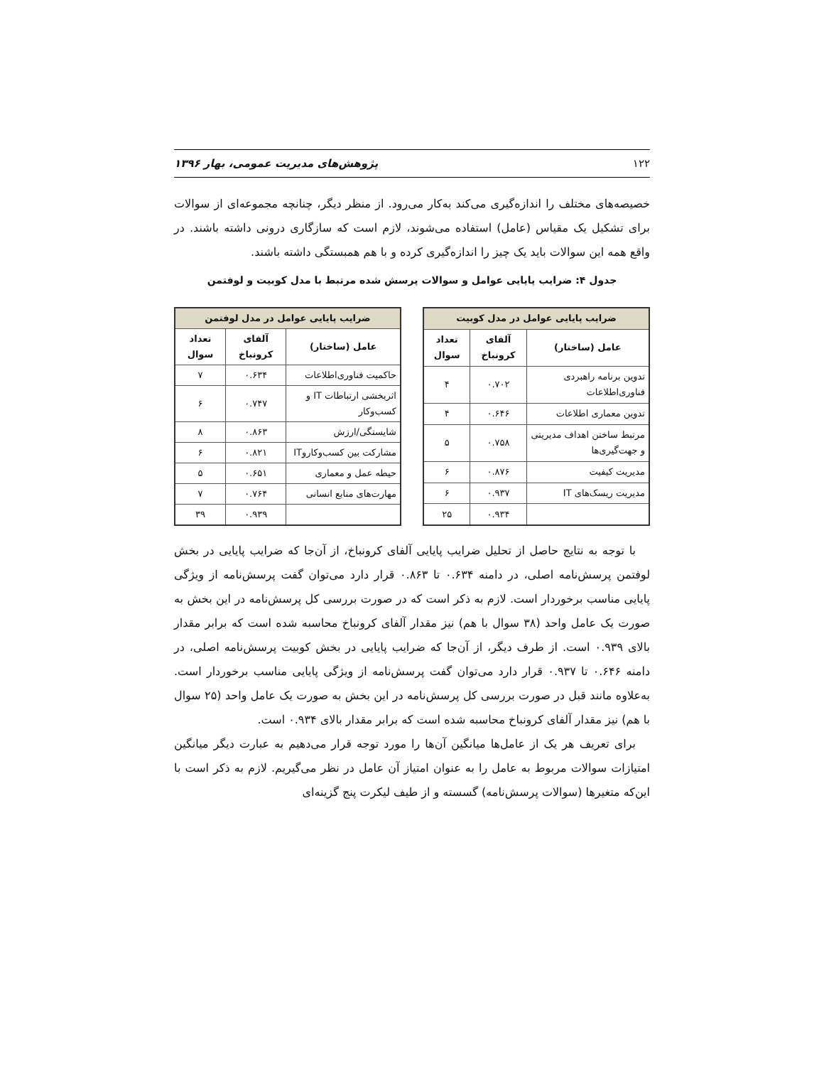۱۲۲ پژوهش‌های مدیریت عمومی، بهار ۱۳۹۶
خصیصه‌های مختلف را اندازه‌گیری می‌کند به‌کار می‌رود. از منظر دیگر، چنانچه مجموعه‌ای از سوالات برای تشکیل یک مقیاس (عامل) استفاده می‌شوند، لازم است که سازگاری درونی داشته باشند. در واقع همه این سوالات باید یک چیز را اندازه‌گیری کرده و با هم همبستگی داشته باشند.
جدول ۴: ضرایب پایایی عوامل و سوالات پرسش شده مرتبط با مدل کوبیت و لوفتمن
| ضرایب پایایی عوامل در مدل کوبیت | | |
| --- | --- | --- |
| عامل (ساختار) | آلفای کرونباخ | تعداد سوال |
| تدوین برنامه راهبردی فناوری‌اطلاعات | ۰.۷۰۲ | ۴ |
| تدوین معماری اطلاعات | ۰.۶۴۶ | ۴ |
| مرتبط ساختن اهداف مدیریتی و جهت‌گیری‌ها | ۰.۷۵۸ | ۵ |
| مدیریت کیفیت | ۰.۸۷۶ | ۶ |
| مدیریت ریسک‌های IT | ۰.۹۳۷ | ۶ |
| | ۰.۹۳۴ | ۲۵ |
| ضرایب پایایی عوامل در مدل لوفتمن | | |
| --- | --- | --- |
| عامل (ساختار) | آلفای کرونباخ | تعداد سوال |
| حاکمیت فناوری‌اطلاعات | ۰.۶۳۴ | ۷ |
| اثربخشی ارتباطات IT و کسب‌وکار | ۰.۷۴۷ | ۶ |
| شایستگی/ارزش | ۰.۸۶۳ | ۸ |
| مشارکت بین کسب‌وکاروIT | ۰.۸۲۱ | ۶ |
| حیطه عمل و معماری | ۰.۶۵۱ | ۵ |
| مهارت‌های منابع انسانی | ۰.۷۶۴ | ۷ |
| | ۰.۹۳۹ | ۳۹ |
با توجه به نتایج حاصل از تحلیل ضرایب پایایی آلفای کرونباخ، از آن‌جا که ضرایب پایایی در بخش لوفتمن پرسش‌نامه اصلی، در دامنه ۰.۶۳۴ تا ۰.۸۶۳ قرار دارد می‌توان گفت پرسش‌نامه از ویژگی پایایی مناسب برخوردار است. لازم به ذکر است که در صورت بررسی کل پرسش‌نامه در این بخش به صورت یک عامل واحد (۳۸ سوال با هم) نیز مقدار آلفای کرونباخ محاسبه شده است که برابر مقدار بالای ۰.۹۳۹ است. از طرف دیگر، از آن‌جا که ضرایب پایایی در بخش کوبیت پرسش‌نامه اصلی، در دامنه ۰.۶۴۶ تا ۰.۹۳۷ قرار دارد می‌توان گفت پرسش‌نامه از ویژگی پایایی مناسب برخوردار است. به‌علاوه مانند قبل در صورت بررسی کل پرسش‌نامه در این بخش به صورت یک عامل واحد (۲۵ سوال با هم) نیز مقدار آلفای کرونباخ محاسبه شده است که برابر مقدار بالای ۰.۹۳۴ است.
برای تعریف هر یک از عامل‌ها میانگین آن‌ها را مورد توجه قرار می‌دهیم به عبارت دیگر میانگین امتیازات سوالات مربوط به عامل را به عنوان امتیاز آن عامل در نظر می‌گیریم. لازم به ذکر است با این‌که متغیرها (سوالات پرسش‌نامه) گسسته و از طیف لیکرت پنج گزینه‌ای